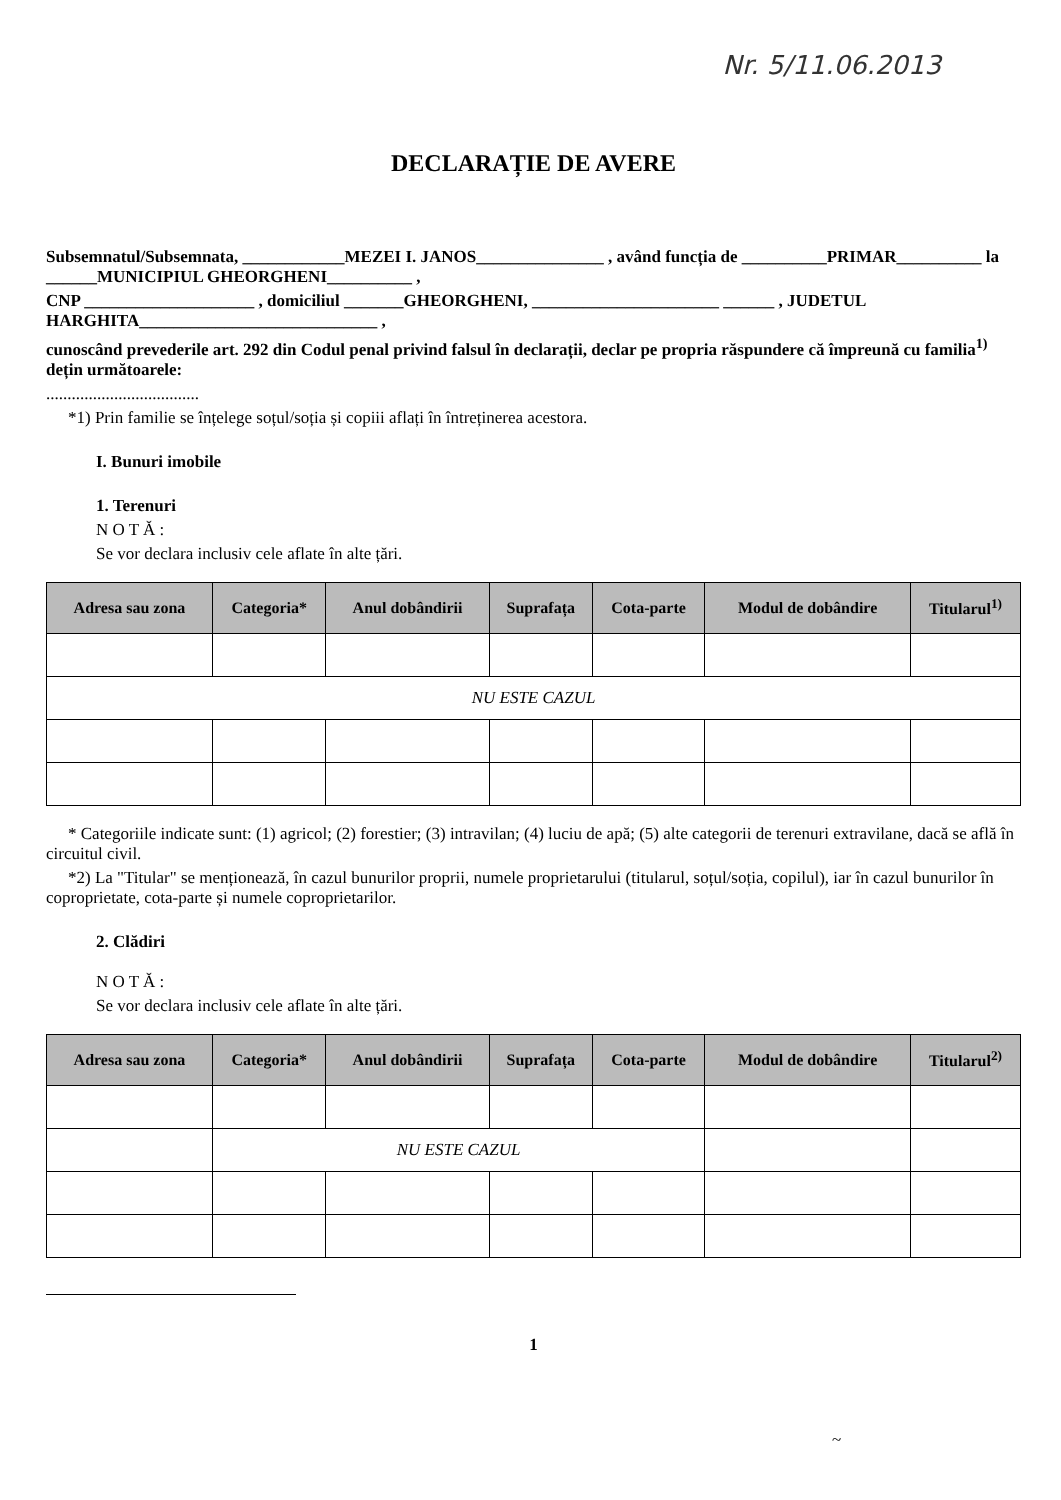Nr. 5/11.06.2013
DECLARAȚIE DE AVERE
Subsemnatul/Subsemnata, ____________MEZEI I. JANOS_______________ , având funcția de __________PRIMAR__________ la ______MUNICIPIUL GHEORGHENI__________ ,
CNP ____________________ , domiciliul _______GHEORGHENI, ______________________ ______ , JUDETUL HARGHITA____________________________ ,
cunoscând prevederile art. 292 din Codul penal privind falsul în declarații, declar pe propria răspundere că împreună cu familia<sup>1)</sup> dețin următoarele:
....................................
*1) Prin familie se înțelege soțul/soția și copiii aflați în întreținerea acestora.
I. Bunuri imobile
1. Terenuri
N O T Ă :
Se vor declara inclusiv cele aflate în alte țări.
| Adresa sau zona | Categoria* | Anul dobândirii | Suprafața | Cota-parte | Modul de dobândire | Titularul<sup>1)</sup> |
| --- | --- | --- | --- | --- | --- | --- |
| NU ESTE CAZUL | | | | | | |
* Categoriile indicate sunt: (1) agricol; (2) forestier; (3) intravilan; (4) luciu de apă; (5) alte categorii de terenuri extravilane, dacă se află în circuitul civil.
*2) La "Titular" se menționează, în cazul bunurilor proprii, numele proprietarului (titularul, soțul/soția, copilul), iar în cazul bunurilor în coproprietate, cota-parte și numele coproprietarilor.
2. Clădiri
N O T Ă :
Se vor declara inclusiv cele aflate în alte țări.
| Adresa sau zona | Categoria* | Anul dobândirii | Suprafața | Cota-parte | Modul de dobândire | Titularul<sup>2)</sup> |
| --- | --- | --- | --- | --- | --- | --- |
| | NU ESTE CAZUL | | | | | |
1
~